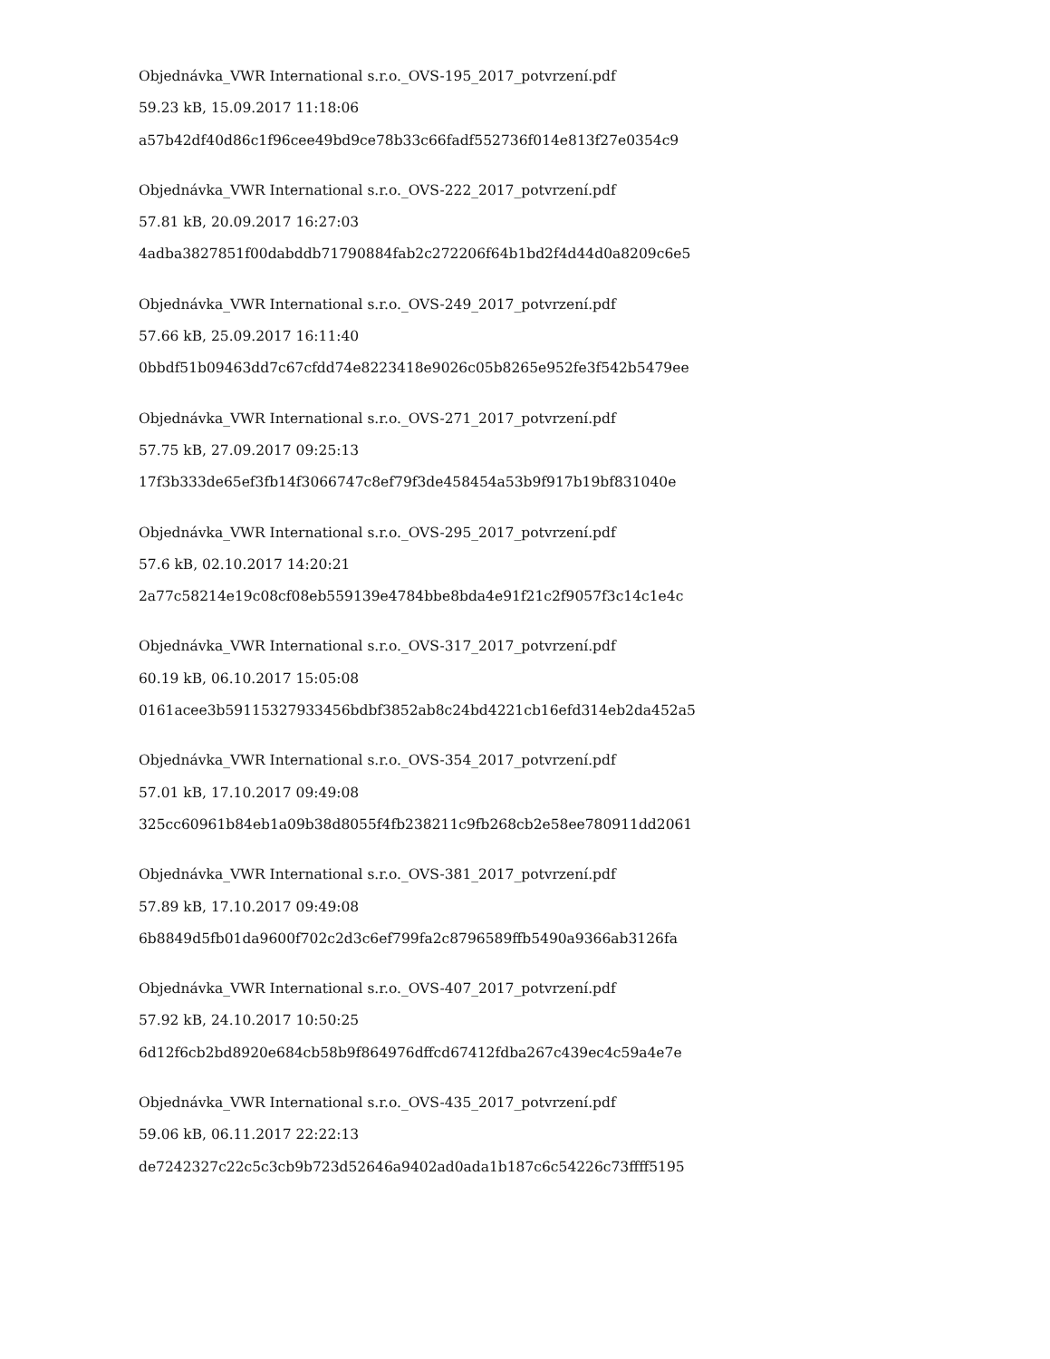Objednávka_VWR International s.r.o._OVS-195_2017_potvrzení.pdf
59.23 kB, 15.09.2017 11:18:06
a57b42df40d86c1f96cee49bd9ce78b33c66fadf552736f014e813f27e0354c9
Objednávka_VWR International s.r.o._OVS-222_2017_potvrzení.pdf
57.81 kB, 20.09.2017 16:27:03
4adba3827851f00dabddb71790884fab2c272206f64b1bd2f4d44d0a8209c6e5
Objednávka_VWR International s.r.o._OVS-249_2017_potvrzení.pdf
57.66 kB, 25.09.2017 16:11:40
0bbdf51b09463dd7c67cfdd74e8223418e9026c05b8265e952fe3f542b5479ee
Objednávka_VWR International s.r.o._OVS-271_2017_potvrzení.pdf
57.75 kB, 27.09.2017 09:25:13
17f3b333de65ef3fb14f3066747c8ef79f3de458454a53b9f917b19bf831040e
Objednávka_VWR International s.r.o._OVS-295_2017_potvrzení.pdf
57.6 kB, 02.10.2017 14:20:21
2a77c58214e19c08cf08eb559139e4784bbe8bda4e91f21c2f9057f3c14c1e4c
Objednávka_VWR International s.r.o._OVS-317_2017_potvrzení.pdf
60.19 kB, 06.10.2017 15:05:08
0161acee3b59115327933456bdbf3852ab8c24bd4221cb16efd314eb2da452a5
Objednávka_VWR International s.r.o._OVS-354_2017_potvrzení.pdf
57.01 kB, 17.10.2017 09:49:08
325cc60961b84eb1a09b38d8055f4fb238211c9fb268cb2e58ee780911dd2061
Objednávka_VWR International s.r.o._OVS-381_2017_potvrzení.pdf
57.89 kB, 17.10.2017 09:49:08
6b8849d5fb01da9600f702c2d3c6ef799fa2c8796589ffb5490a9366ab3126fa
Objednávka_VWR International s.r.o._OVS-407_2017_potvrzení.pdf
57.92 kB, 24.10.2017 10:50:25
6d12f6cb2bd8920e684cb58b9f864976dffcd67412fdba267c439ec4c59a4e7e
Objednávka_VWR International s.r.o._OVS-435_2017_potvrzení.pdf
59.06 kB, 06.11.2017 22:22:13
de7242327c22c5c3cb9b723d52646a9402ad0ada1b187c6c54226c73ffff5195